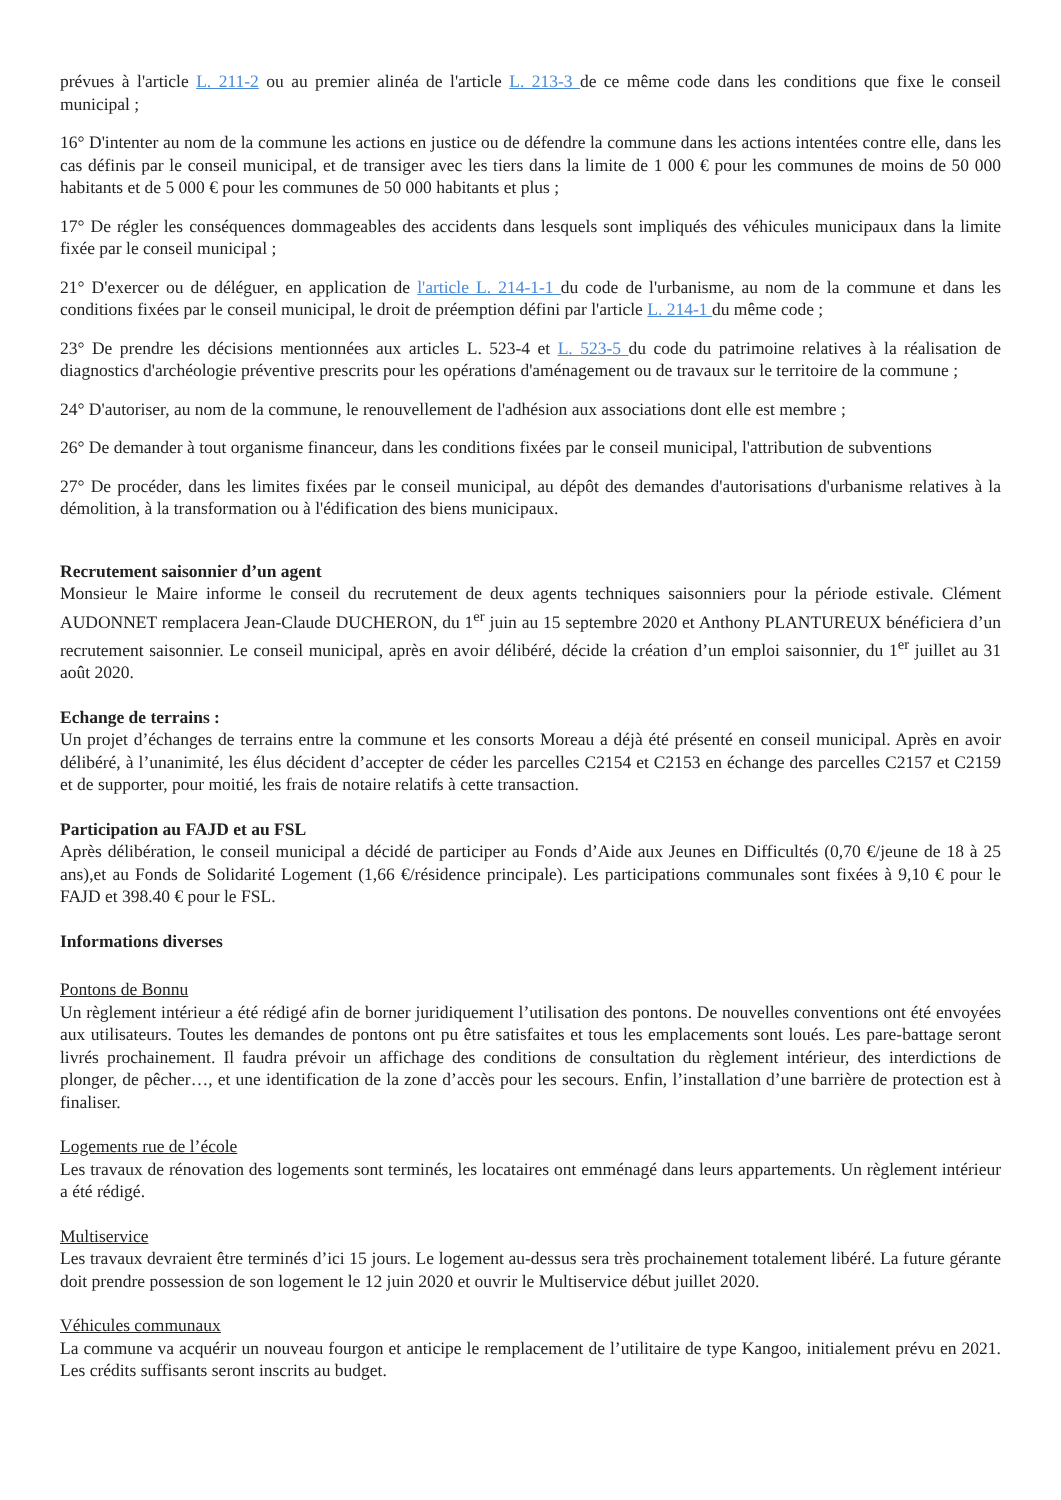prévues à l'article L. 211-2 ou au premier alinéa de l'article L. 213-3 de ce même code dans les conditions que fixe le conseil municipal ;
16° D'intenter au nom de la commune les actions en justice ou de défendre la commune dans les actions intentées contre elle, dans les cas définis par le conseil municipal, et de transiger avec les tiers dans la limite de 1 000 € pour les communes de moins de 50 000 habitants et de 5 000 € pour les communes de 50 000 habitants et plus ;
17° De régler les conséquences dommageables des accidents dans lesquels sont impliqués des véhicules municipaux dans la limite fixée par le conseil municipal ;
21° D'exercer ou de déléguer, en application de l'article L. 214-1-1 du code de l'urbanisme, au nom de la commune et dans les conditions fixées par le conseil municipal, le droit de préemption défini par l'article L. 214-1 du même code ;
23° De prendre les décisions mentionnées aux articles L. 523-4 et L. 523-5 du code du patrimoine relatives à la réalisation de diagnostics d'archéologie préventive prescrits pour les opérations d'aménagement ou de travaux sur le territoire de la commune ;
24° D'autoriser, au nom de la commune, le renouvellement de l'adhésion aux associations dont elle est membre ;
26° De demander à tout organisme financeur, dans les conditions fixées par le conseil municipal, l'attribution de subventions
27° De procéder, dans les limites fixées par le conseil municipal, au dépôt des demandes d'autorisations d'urbanisme relatives à la démolition, à la transformation ou à l'édification des biens municipaux.
Recrutement saisonnier d’un agent
Monsieur le Maire informe le conseil du recrutement de deux agents techniques saisonniers pour la période estivale. Clément AUDONNET remplacera Jean-Claude DUCHERON, du 1<sup>er</sup> juin au 15 septembre 2020 et Anthony PLANTUREUX bénéficiera d’un recrutement saisonnier. Le conseil municipal, après en avoir délibéré, décide la création d’un emploi saisonnier, du 1<sup>er</sup> juillet au 31 août 2020.
Echange de terrains :
Un projet d’échanges de terrains entre la commune et les consorts Moreau a déjà été présenté en conseil municipal. Après en avoir délibéré, à l’unanimité, les élus décident d’accepter de céder les parcelles C2154 et C2153 en échange des parcelles C2157 et C2159 et de supporter, pour moitié, les frais de notaire relatifs à cette transaction.
Participation au FAJD et au FSL
Après délibération, le conseil municipal a décidé de participer au Fonds d’Aide aux Jeunes en Difficultés (0,70 €/jeune de 18 à 25 ans),et au Fonds de Solidarité Logement (1,66 €/résidence principale). Les participations communales sont fixées à 9,10 € pour le FAJD et 398.40 € pour le FSL.
Informations diverses
Pontons de Bonnu
Un règlement intérieur a été rédigé afin de borner juridiquement l’utilisation des pontons. De nouvelles conventions ont été envoyées aux utilisateurs. Toutes les demandes de pontons ont pu être satisfaites et tous les emplacements sont loués. Les pare-battage seront livrés prochainement. Il faudra prévoir un affichage des conditions de consultation du règlement intérieur, des interdictions de plonger, de pêcher…, et une identification de la zone d’accès pour les secours. Enfin, l’installation d’une barrière de protection est à finaliser.
Logements rue de l’école
Les travaux de rénovation des logements sont terminés, les locataires ont emménagé dans leurs appartements. Un règlement intérieur a été rédigé.
Multiservice
Les travaux devraient être terminés d’ici 15 jours. Le logement au-dessus sera très prochainement totalement libéré. La future gérante doit prendre possession de son logement le 12 juin 2020 et ouvrir le Multiservice début juillet 2020.
Véhicules communaux
La commune va acquérir un nouveau fourgon et anticipe le remplacement de l’utilitaire de type Kangoo, initialement prévu en 2021. Les crédits suffisants seront inscrits au budget.